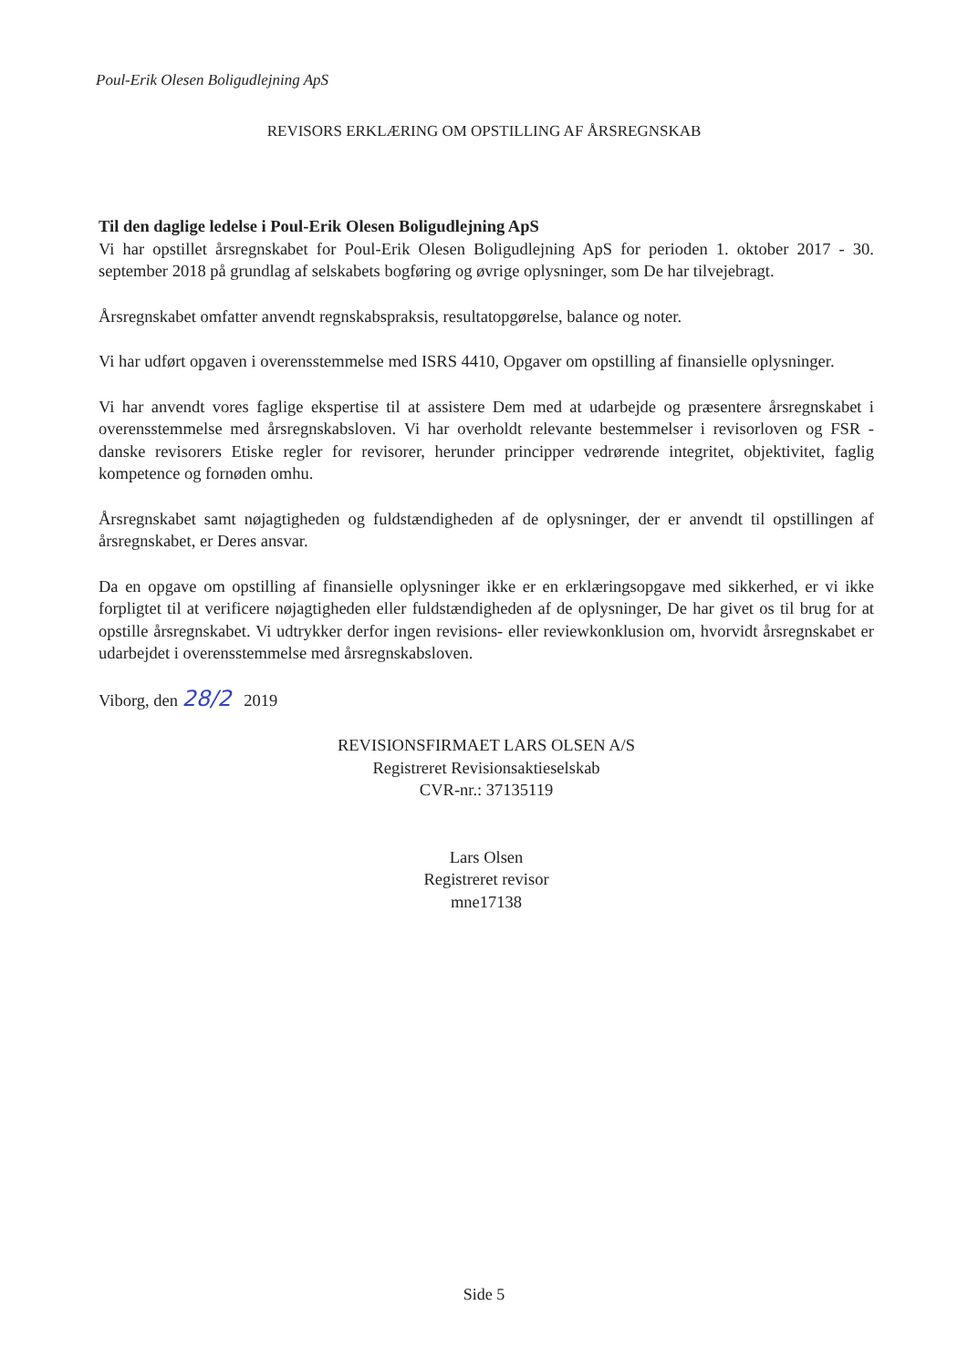Poul-Erik Olesen Boligudlejning ApS
REVISORS ERKLÆRING OM OPSTILLING AF ÅRSREGNSKAB
Til den daglige ledelse i Poul-Erik Olesen Boligudlejning ApS
Vi har opstillet årsregnskabet for Poul-Erik Olesen Boligudlejning ApS for perioden 1. oktober 2017 - 30. september 2018 på grundlag af selskabets bogføring og øvrige oplysninger, som De har tilvejebragt.
Årsregnskabet omfatter anvendt regnskabspraksis, resultatopgørelse, balance og noter.
Vi har udført opgaven i overensstemmelse med ISRS 4410, Opgaver om opstilling af finansielle oplysninger.
Vi har anvendt vores faglige ekspertise til at assistere Dem med at udarbejde og præsentere årsregnskabet i overensstemmelse med årsregnskabsloven. Vi har overholdt relevante bestemmelser i revisorloven og FSR - danske revisorers Etiske regler for revisorer, herunder principper vedrørende integritet, objektivitet, faglig kompetence og fornøden omhu.
Årsregnskabet samt nøjagtigheden og fuldstændigheden af de oplysninger, der er anvendt til opstillingen af årsregnskabet, er Deres ansvar.
Da en opgave om opstilling af finansielle oplysninger ikke er en erklæringsopgave med sikkerhed, er vi ikke forpligtet til at verificere nøjagtigheden eller fuldstændigheden af de oplysninger, De har givet os til brug for at opstille årsregnskabet. Vi udtrykker derfor ingen revisions- eller reviewkonklusion om, hvorvidt årsregnskabet er udarbejdet i overensstemmelse med årsregnskabsloven.
Viborg, den 28/2 2019
REVISIONSFIRMAET LARS OLSEN A/S
Registreret Revisionsaktieselskab
CVR-nr.: 37135119
Lars Olsen
Registreret revisor
mne17138
Side 5